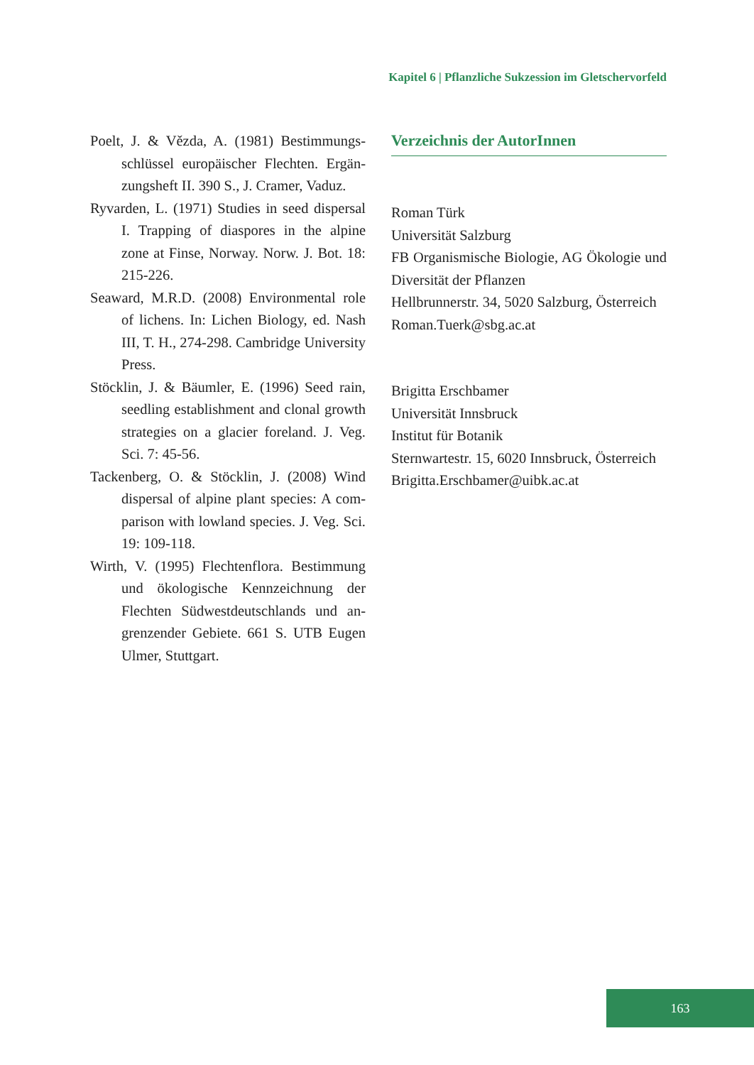Kapitel 6 | Pflanzliche Sukzession im Gletschervorfeld
Poelt, J. & Vězda, A. (1981) Bestimmungs­schlüssel europäischer Flechten. Ergän­zungsheft II. 390 S., J. Cramer, Vaduz.
Ryvarden, L. (1971) Studies in seed dispersal I. Trapping of diaspores in the alpine zone at Finse, Norway. Norw. J. Bot. 18: 215-226.
Seaward, M.R.D. (2008) Environmental role of lichens. In: Lichen Biology, ed. Nash III, T. H., 274-298. Cambridge Univer­sity Press.
Stöcklin, J. & Bäumler, E. (1996) Seed rain, seedling establishment and clonal growth strategies on a glacier foreland. J. Veg. Sci. 7: 45-56.
Tackenberg, O. & Stöcklin, J. (2008) Wind dispersal of alpine plant species: A com­parison with lowland species. J. Veg. Sci. 19: 109-118.
Wirth, V. (1995) Flechtenflora. Bestimmung und ökologische Kennzeichnung der Flechten Südwestdeutschlands und an­grenzender Gebiete. 661 S. UTB Eugen Ulmer, Stuttgart.
Verzeichnis der AutorInnen
Roman Türk
Universität Salzburg
FB Organismische Biologie, AG Ökologie und Diversität der Pflanzen
Hellbrunnerstr. 34, 5020 Salzburg, Österreich
Roman.Tuerk@sbg.ac.at
Brigitta Erschbamer
Universität Innsbruck
Institut für Botanik
Sternwartestr. 15, 6020 Innsbruck, Österreich
Brigitta.Erschbamer@uibk.ac.at
163